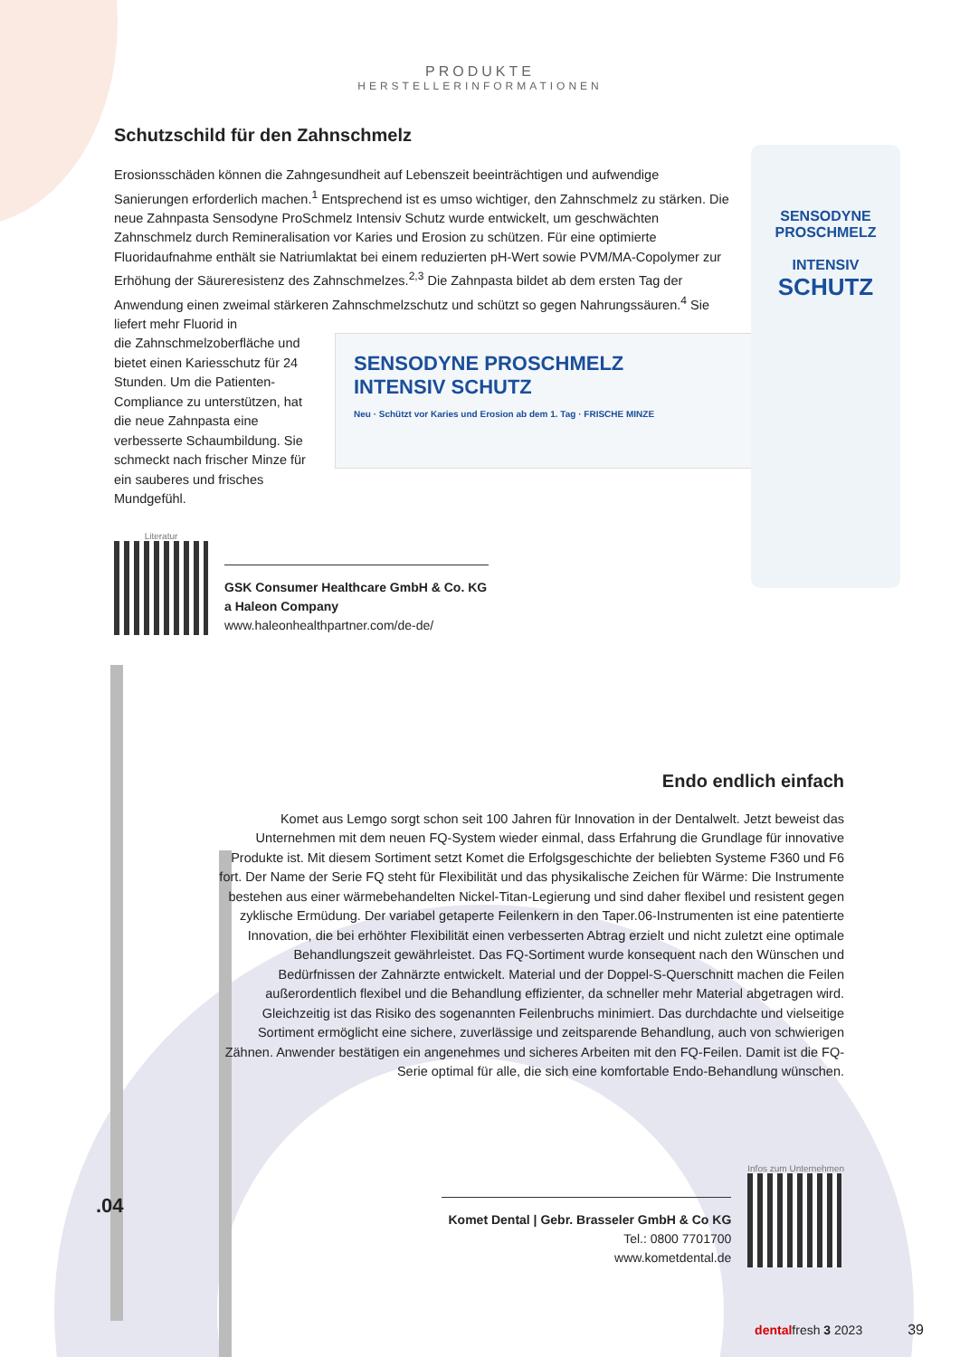SENSODYNE PROSCHMELZ
INTENSIV SCHUTZ
Neu · Schützt vor Karies und Erosion ab dem 1. Tag · FRISCHE MINZE
SENSODYNE
PROSCHMELZ
INTENSIV
SCHUTZ
PRODUKTE
HERSTELLERINFORMATIONEN
Schutzschild für den Zahnschmelz
Erosionsschäden können die Zahngesundheit auf Lebenszeit beeinträchtigen und aufwendige Sanierungen erforderlich machen.<sup>1</sup> Entsprechend ist es umso wichtiger, den Zahnschmelz zu stärken. Die neue Zahnpasta Sensodyne ProSchmelz Intensiv Schutz wurde entwickelt, um geschwächten Zahnschmelz durch Remineralisation vor Karies und Erosion zu schützen. Für eine optimierte Fluoridaufnahme enthält sie Natriumlaktat bei einem reduzierten pH-Wert sowie PVM/MA-Copolymer zur Erhöhung der Säureresistenz des Zahnschmelzes.<sup>2,3</sup> Die Zahnpasta bildet ab dem ersten Tag der Anwendung einen zweimal stärkeren Zahnschmelzschutz und schützt so gegen Nahrungssäuren.<sup>4</sup> Sie liefert mehr Fluorid in
die Zahnschmelzoberfläche und bietet einen Kariesschutz für 24 Stunden. Um die Patienten-Compliance zu unterstützen, hat die neue Zahnpasta eine verbesserte Schaumbildung. Sie schmeckt nach frischer Minze für ein sauberes und frisches Mundgefühl.
Literatur
GSK Consumer Healthcare GmbH & Co. KG
a Haleon Company
www.haleonhealthpartner.com/de-de/
Endo endlich einfach
Komet aus Lemgo sorgt schon seit 100 Jahren für Innovation in der Dentalwelt. Jetzt beweist das Unternehmen mit dem neuen FQ-System wieder einmal, dass Erfahrung die Grundlage für innovative Produkte ist. Mit diesem Sortiment setzt Komet die Erfolgsgeschichte der beliebten Systeme F360 und F6 fort. Der Name der Serie FQ steht für Flexibilität und das physikalische Zeichen für Wärme: Die Instrumente bestehen aus einer wärmebehandelten Nickel-Titan-Legierung und sind daher flexibel und resistent gegen zyklische Ermüdung. Der variabel getaperte Feilenkern in den Taper.06-Instrumenten ist eine patentierte Innovation, die bei erhöhter Flexibilität einen verbesserten Abtrag erzielt und nicht zuletzt eine optimale Behandlungszeit gewährleistet. Das FQ-Sortiment wurde konsequent nach den Wünschen und Bedürfnissen der Zahnärzte entwickelt. Material und der Doppel-S-Querschnitt machen die Feilen außerordentlich flexibel und die Behandlung effizienter, da schneller mehr Material abgetragen wird. Gleichzeitig ist das Risiko des sogenannten Feilenbruchs minimiert. Das durchdachte und vielseitige Sortiment ermöglicht eine sichere, zuverlässige und zeitsparende Behandlung, auch von schwierigen Zähnen. Anwender bestätigen ein angenehmes und sicheres Arbeiten mit den FQ-Feilen. Damit ist die FQ-Serie optimal für alle, die sich eine komfortable Endo-Behandlung wünschen.
Komet Dental | Gebr. Brasseler GmbH & Co KG
Tel.: 0800 7701700
www.kometdental.de
Infos zum Unternehmen
dentalfresh 3 2023 39
.04